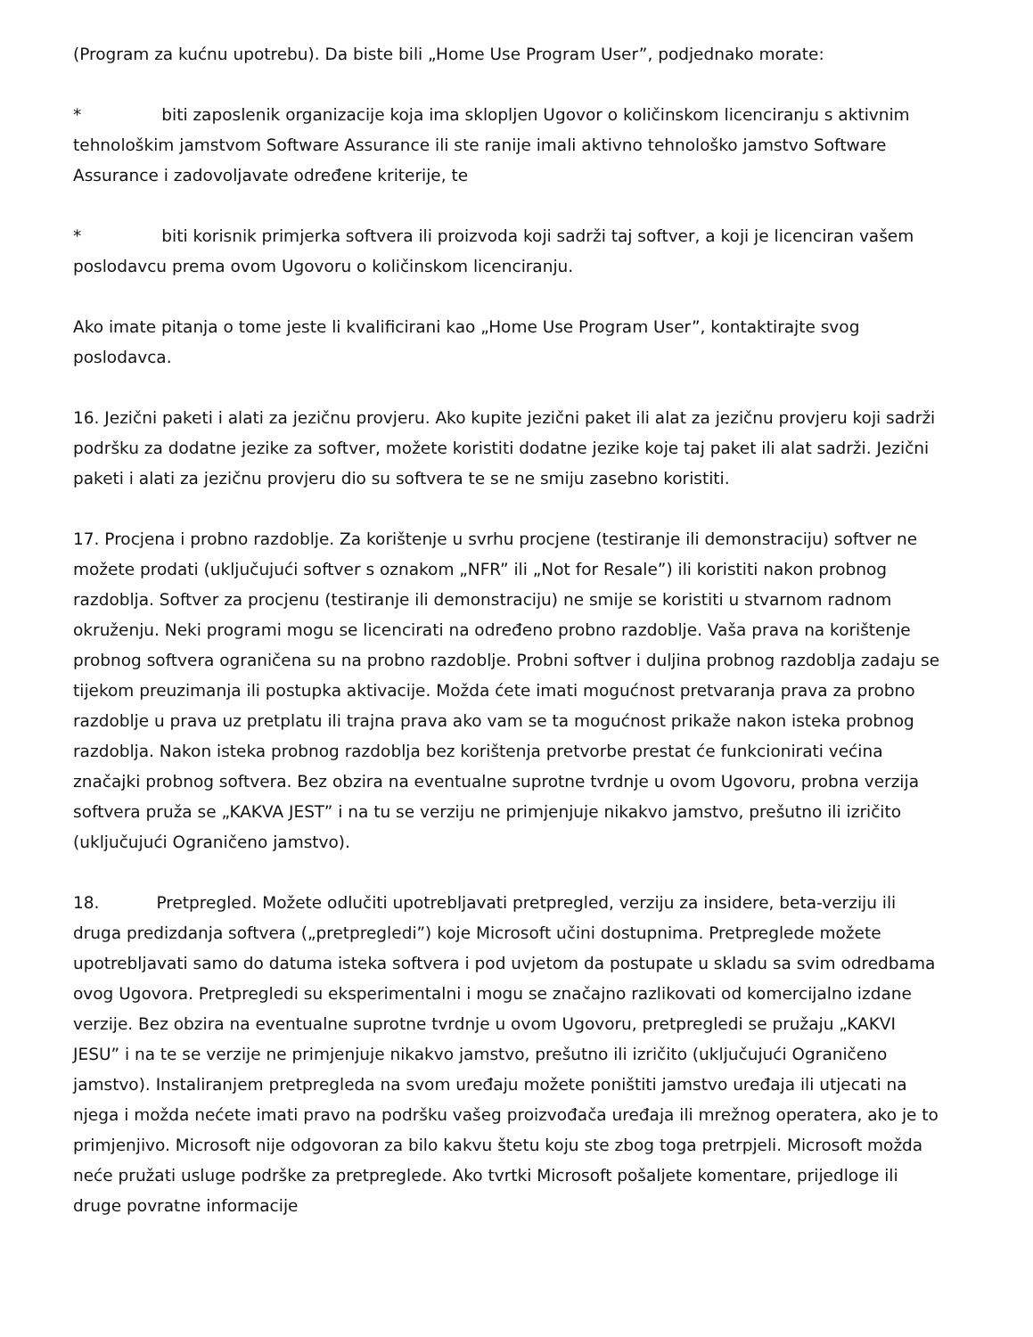(Program za kućnu upotrebu). Da biste bili „Home Use Program User”, podjednako morate:
* biti zaposlenik organizacije koja ima sklopljen Ugovor o količinskom licenciranju s aktivnim tehnološkim jamstvom Software Assurance ili ste ranije imali aktivno tehnološko jamstvo Software Assurance i zadovoljavate određene kriterije, te
* biti korisnik primjerka softvera ili proizvoda koji sadrži taj softver, a koji je licenciran vašem poslodavcu prema ovom Ugovoru o količinskom licenciranju.
Ako imate pitanja o tome jeste li kvalificirani kao „Home Use Program User”, kontaktirajte svog poslodavca.
16. Jezični paketi i alati za jezičnu provjeru. Ako kupite jezični paket ili alat za jezičnu provjeru koji sadrži podršku za dodatne jezike za softver, možete koristiti dodatne jezike koje taj paket ili alat sadrži. Jezični paketi i alati za jezičnu provjeru dio su softvera te se ne smiju zasebno koristiti.
17. Procjena i probno razdoblje. Za korištenje u svrhu procjene (testiranje ili demonstraciju) softver ne možete prodati (uključujući softver s oznakom „NFR” ili „Not for Resale”) ili koristiti nakon probnog razdoblja. Softver za procjenu (testiranje ili demonstraciju) ne smije se koristiti u stvarnom radnom okruženju. Neki programi mogu se licencirati na određeno probno razdoblje. Vaša prava na korištenje probnog softvera ograničena su na probno razdoblje. Probni softver i duljina probnog razdoblja zadaju se tijekom preuzimanja ili postupka aktivacije. Možda ćete imati mogućnost pretvaranja prava za probno razdoblje u prava uz pretplatu ili trajna prava ako vam se ta mogućnost prikaže nakon isteka probnog razdoblja. Nakon isteka probnog razdoblja bez korištenja pretvorbe prestat će funkcionirati većina značajki probnog softvera. Bez obzira na eventualne suprotne tvrdnje u ovom Ugovoru, probna verzija softvera pruža se „KAKVA JEST” i na tu se verziju ne primjenjuje nikakvo jamstvo, prešutno ili izričito (uključujući Ograničeno jamstvo).
18. Pretpregled. Možete odlučiti upotrebljavati pretpregled, verziju za insidere, beta-verziju ili druga predizdanja softvera („pretpregledi”) koje Microsoft učini dostupnima. Pretpreglede možete upotrebljavati samo do datuma isteka softvera i pod uvjetom da postupate u skladu sa svim odredbama ovog Ugovora. Pretpregledi su eksperimentalni i mogu se značajno razlikovati od komercijalno izdane verzije. Bez obzira na eventualne suprotne tvrdnje u ovom Ugovoru, pretpregledi se pružaju „KAKVI JESU” i na te se verzije ne primjenjuje nikakvo jamstvo, prešutno ili izričito (uključujući Ograničeno jamstvo). Instaliranjem pretpregleda na svom uređaju možete poništiti jamstvo uređaja ili utjecati na njega i možda nećete imati pravo na podršku vašeg proizvođača uređaja ili mrežnog operatera, ako je to primjenjivo. Microsoft nije odgovoran za bilo kakvu štetu koju ste zbog toga pretrpjeli. Microsoft možda neće pružati usluge podrške za pretpreglede. Ako tvrtki Microsoft pošaljete komentare, prijedloge ili druge povratne informacije